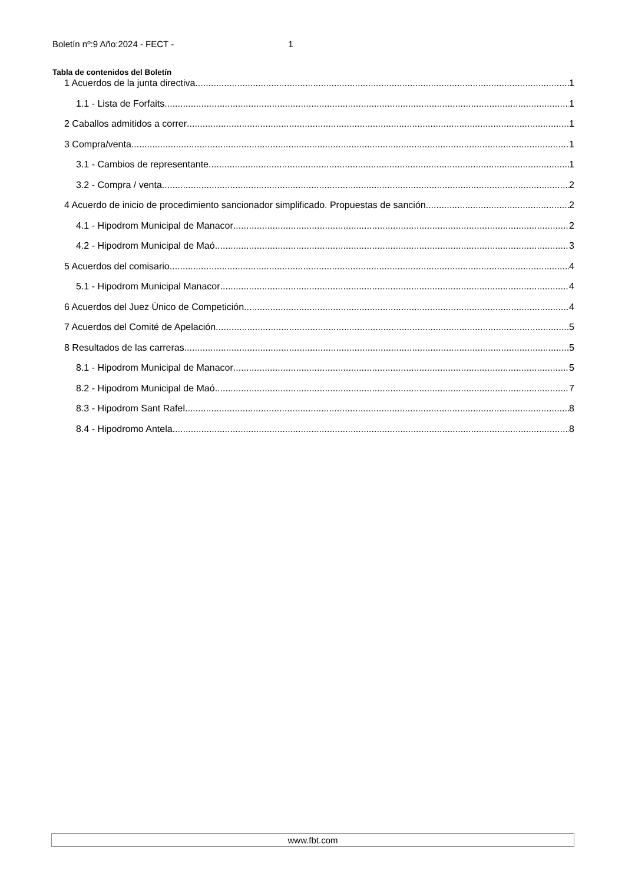Boletín nº:9 Año:2024 - FECT - 1
Tabla de contenidos del Boletín
1 Acuerdos de la junta directiva 1
1.1 - Lista de Forfaits 1
2 Caballos admitidos a correr 1
3 Compra/venta 1
3.1 - Cambios de representante 1
3.2 - Compra / venta 2
4 Acuerdo de inicio de procedimiento sancionador simplificado. Propuestas de sanción 2
4.1 - Hipodrom Municipal de Manacor 2
4.2 - Hipodrom Municipal de Maó 3
5 Acuerdos del comisario 4
5.1 - Hipodrom Municipal Manacor 4
6 Acuerdos del Juez Único de Competición 4
7 Acuerdos del Comité de Apelación 5
8 Resultados de las carreras 5
8.1 - Hipodrom Municipal de Manacor 5
8.2 - Hipodrom Municipal de Maó 7
8.3 - Hipodrom Sant Rafel 8
8.4 - Hipodromo Antela 8
www.fbt.com